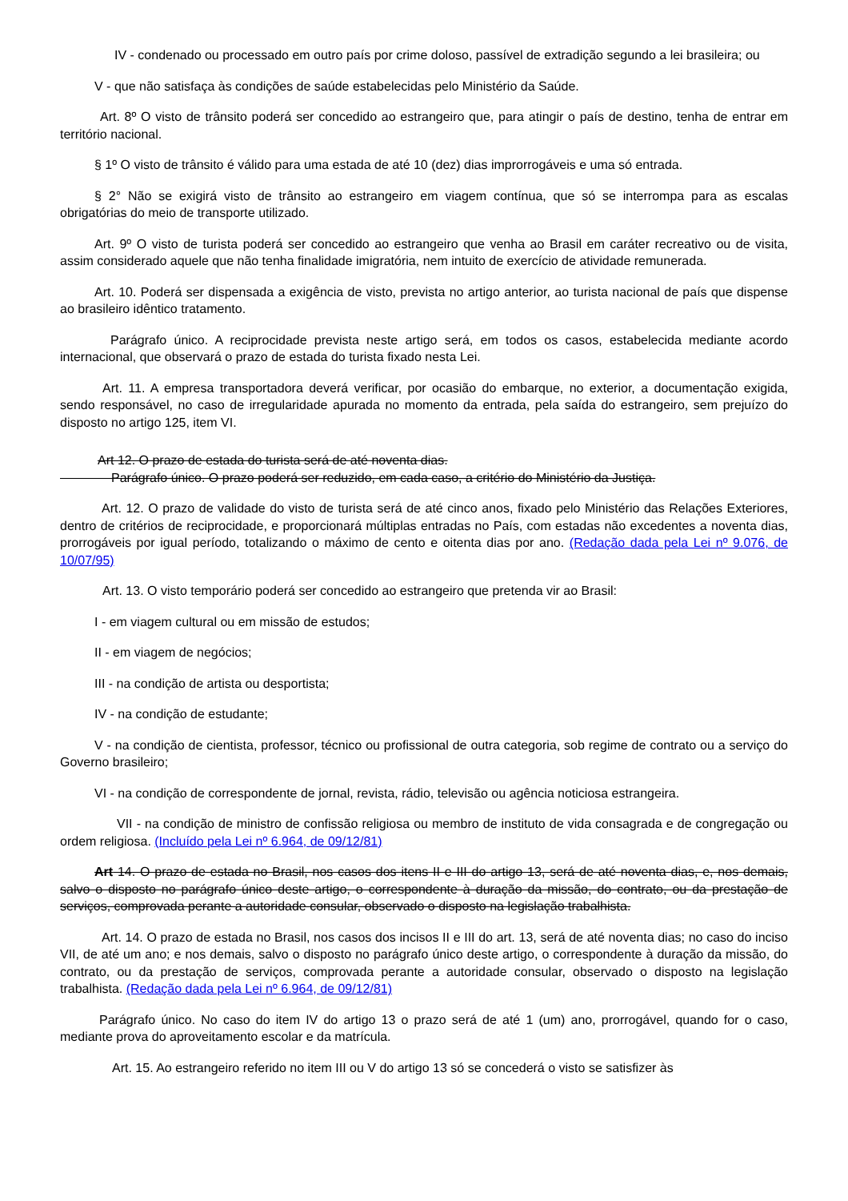IV - condenado ou processado em outro país por crime doloso, passível de extradição segundo a lei brasileira; ou
V - que não satisfaça às condições de saúde estabelecidas pelo Ministério da Saúde.
Art. 8º O visto de trânsito poderá ser concedido ao estrangeiro que, para atingir o país de destino, tenha de entrar em território nacional.
§ 1º O visto de trânsito é válido para uma estada de até 10 (dez) dias improrrogáveis e uma só entrada.
§ 2° Não se exigirá visto de trânsito ao estrangeiro em viagem contínua, que só se interrompa para as escalas obrigatórias do meio de transporte utilizado.
Art. 9º O visto de turista poderá ser concedido ao estrangeiro que venha ao Brasil em caráter recreativo ou de visita, assim considerado aquele que não tenha finalidade imigratória, nem intuito de exercício de atividade remunerada.
Art. 10. Poderá ser dispensada a exigência de visto, prevista no artigo anterior, ao turista nacional de país que dispense ao brasileiro idêntico tratamento.
Parágrafo único. A reciprocidade prevista neste artigo será, em todos os casos, estabelecida mediante acordo internacional, que observará o prazo de estada do turista fixado nesta Lei.
Art. 11. A empresa transportadora deverá verificar, por ocasião do embarque, no exterior, a documentação exigida, sendo responsável, no caso de irregularidade apurada no momento da entrada, pela saída do estrangeiro, sem prejuízo do disposto no artigo 125, item VI.
Art 12. O prazo de estada do turista será de até noventa dias.
    Parágrafo único. O prazo poderá ser reduzido, em cada caso, a critério do Ministério da Justiça.
Art. 12. O prazo de validade do visto de turista será de até cinco anos, fixado pelo Ministério das Relações Exteriores, dentro de critérios de reciprocidade, e proporcionará múltiplas entradas no País, com estadas não excedentes a noventa dias, prorrogáveis por igual período, totalizando o máximo de cento e oitenta dias por ano. (Redação dada pela Lei nº 9.076, de 10/07/95)
Art. 13. O visto temporário poderá ser concedido ao estrangeiro que pretenda vir ao Brasil:
I - em viagem cultural ou em missão de estudos;
II - em viagem de negócios;
III - na condição de artista ou desportista;
IV - na condição de estudante;
V - na condição de cientista, professor, técnico ou profissional de outra categoria, sob regime de contrato ou a serviço do Governo brasileiro;
VI - na condição de correspondente de jornal, revista, rádio, televisão ou agência noticiosa estrangeira.
VII - na condição de ministro de confissão religiosa ou membro de instituto de vida consagrada e de congregação ou ordem religiosa. (Incluído pela Lei nº 6.964, de 09/12/81)
Art 14. O prazo de estada no Brasil, nos casos dos itens II e III do artigo 13, será de até noventa dias, e, nos demais, salvo o disposto no parágrafo único deste artigo, o correspondente à duração da missão, do contrato, ou da prestação de serviços, comprovada perante a autoridade consular, observado o disposto na legislação trabalhista.
Art. 14. O prazo de estada no Brasil, nos casos dos incisos II e III do art. 13, será de até noventa dias; no caso do inciso VII, de até um ano; e nos demais, salvo o disposto no parágrafo único deste artigo, o correspondente à duração da missão, do contrato, ou da prestação de serviços, comprovada perante a autoridade consular, observado o disposto na legislação trabalhista. (Redação dada pela Lei nº 6.964, de 09/12/81)
Parágrafo único. No caso do item IV do artigo 13 o prazo será de até 1 (um) ano, prorrogável, quando for o caso, mediante prova do aproveitamento escolar e da matrícula.
Art. 15. Ao estrangeiro referido no item III ou V do artigo 13 só se concederá o visto se satisfizer às